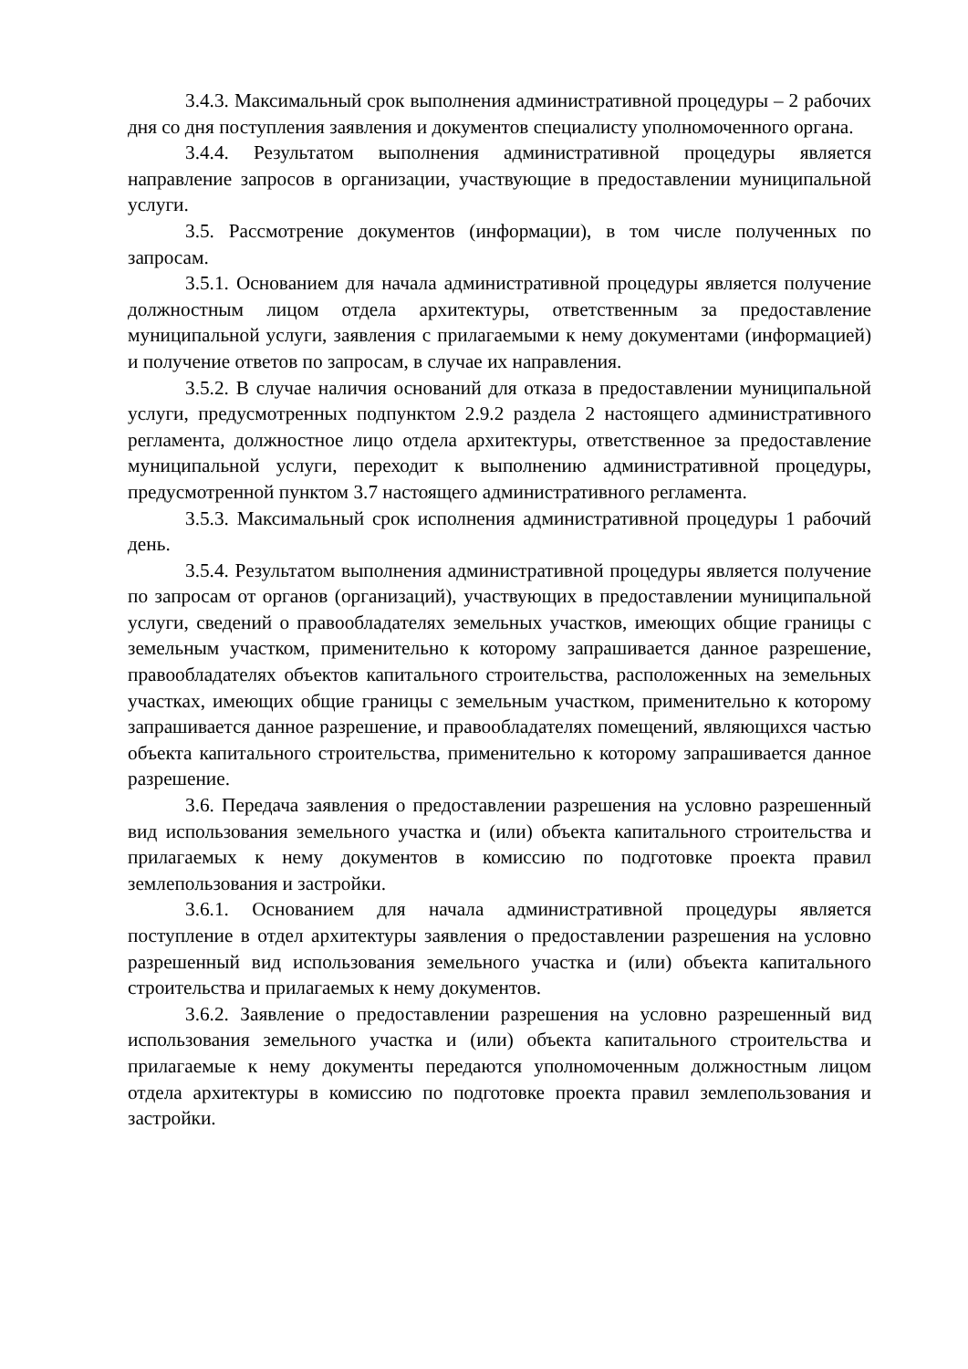3.4.3. Максимальный срок выполнения административной процедуры – 2 рабочих дня со дня поступления заявления и документов специалисту уполномоченного органа.
3.4.4. Результатом выполнения административной процедуры является направление запросов в организации, участвующие в предоставлении муниципальной услуги.
3.5. Рассмотрение документов (информации), в том числе полученных по запросам.
3.5.1. Основанием для начала административной процедуры является получение должностным лицом отдела архитектуры, ответственным за предоставление муниципальной услуги, заявления с прилагаемыми к нему документами (информацией) и получение ответов по запросам, в случае их направления.
3.5.2. В случае наличия оснований для отказа в предоставлении муниципальной услуги, предусмотренных подпунктом 2.9.2 раздела 2 настоящего административного регламента, должностное лицо отдела архитектуры, ответственное за предоставление муниципальной услуги, переходит к выполнению административной процедуры, предусмотренной пунктом 3.7 настоящего административного регламента.
3.5.3. Максимальный срок исполнения административной процедуры 1 рабочий день.
3.5.4. Результатом выполнения административной процедуры является получение по запросам от органов (организаций), участвующих в предоставлении муниципальной услуги, сведений о правообладателях земельных участков, имеющих общие границы с земельным участком, применительно к которому запрашивается данное разрешение, правообладателях объектов капитального строительства, расположенных на земельных участках, имеющих общие границы с земельным участком, применительно к которому запрашивается данное разрешение, и правообладателях помещений, являющихся частью объекта капитального строительства, применительно к которому запрашивается данное разрешение.
3.6. Передача заявления о предоставлении разрешения на условно разрешенный вид использования земельного участка и (или) объекта капитального строительства и прилагаемых к нему документов в комиссию по подготовке проекта правил землепользования и застройки.
3.6.1. Основанием для начала административной процедуры является поступление в отдел архитектуры заявления о предоставлении разрешения на условно разрешенный вид использования земельного участка и (или) объекта капитального строительства и прилагаемых к нему документов.
3.6.2. Заявление о предоставлении разрешения на условно разрешенный вид использования земельного участка и (или) объекта капитального строительства и прилагаемые к нему документы передаются уполномоченным должностным лицом отдела архитектуры в комиссию по подготовке проекта правил землепользования и застройки.